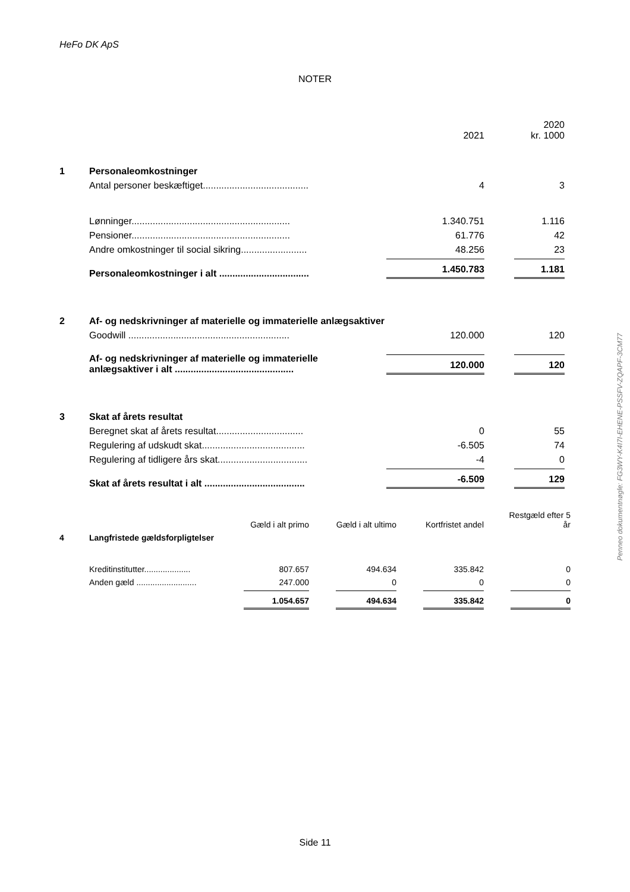HeFo DK ApS
NOTER
Penneo dokumentnøgle: FG3WY-K4I7I-EHENE-PSSFV-ZQAPF-3CM77
| | | 2021 | 2020 kr. 1000 |
| 1 | Personaleomkostninger | | |
| | Antal personer beskæftiget........................................ | 4 | 3 |
| | Lønninger............................................................ | 1.340.751 | 1.116 |
| | Pensioner............................................................ | 61.776 | 42 |
| | Andre omkostninger til social sikring......................... | 48.256 | 23 |
| | Personaleomkostninger i alt .................................. | 1.450.783 | 1.181 |
| 2 | Af- og nedskrivninger af materielle og immaterielle anlægsaktiver | | |
| | Goodwill ............................................................. | 120.000 | 120 |
| | Af- og nedskrivninger af materielle og immaterielle anlægsaktiver i alt ............................................. | 120.000 | 120 |
| 3 | Skat af årets resultat | | |
| | Beregnet skat af årets resultat................................. | 0 | 55 |
| | Regulering af udskudt skat....................................... | -6.505 | 74 |
| | Regulering af tidligere års skat.................................. | -4 | 0 |
| | Skat af årets resultat i alt ...................................... | -6.509 | 129 |
| | | Gæld i alt primo | Gæld i alt ultimo | Kortfristet andel | Restgæld efter 5 år |
| 4 | Langfristede gældsforpligtelser | | | | |
| | Kreditinstitutter.................... | 807.657 | 494.634 | 335.842 | 0 |
| | Anden gæld .......................... | 247.000 | 0 | 0 | 0 |
| | | 1.054.657 | 494.634 | 335.842 | 0 |
Side 11